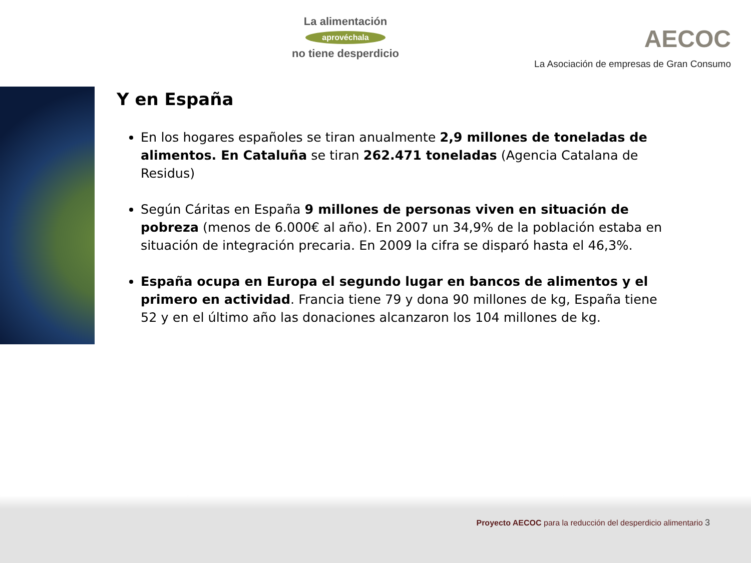La alimentación
aprovéchala
no tiene desperdicio
AECOC
La Asociación de empresas de Gran Consumo
Y en España
En los hogares españoles se tiran anualmente 2,9 millones de toneladas de alimentos. En Cataluña se tiran 262.471 toneladas (Agencia Catalana de Residus)
Según Cáritas en España 9 millones de personas viven en situación de pobreza (menos de 6.000€ al año). En 2007 un 34,9% de la población estaba en situación de integración precaria. En 2009 la cifra se disparó hasta el 46,3%.
España ocupa en Europa el segundo lugar en bancos de alimentos y el primero en actividad. Francia tiene 79 y dona 90 millones de kg, España tiene 52 y en el último año las donaciones alcanzaron los 104 millones de kg.
Proyecto AECOC para la reducción del desperdicio alimentario 3